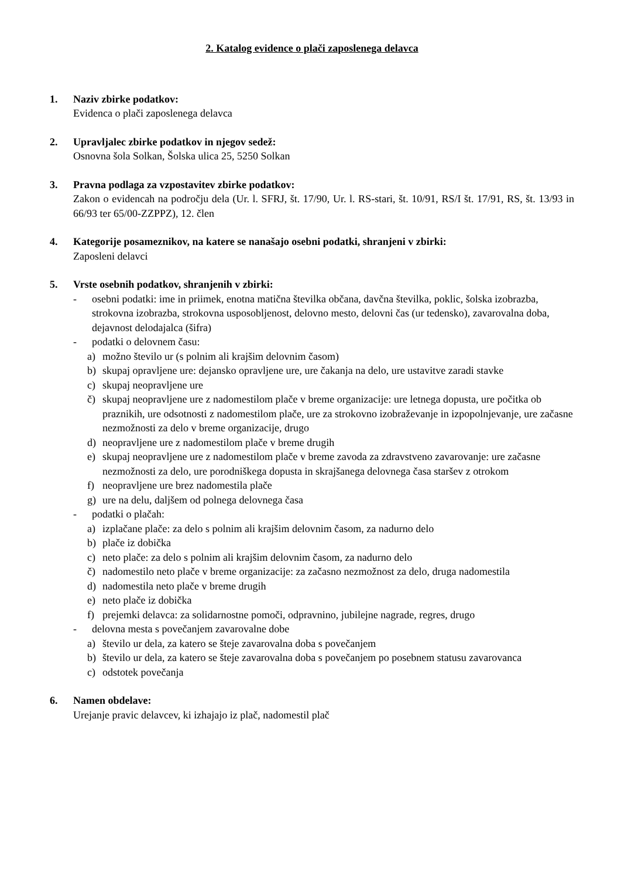2. Katalog evidence o plači zaposlenega delavca
1. Naziv zbirke podatkov:
Evidenca o plači zaposlenega delavca
2. Upravljalec zbirke podatkov in njegov sedež:
Osnovna šola Solkan, Šolska ulica 25, 5250 Solkan
3. Pravna podlaga za vzpostavitev zbirke podatkov:
Zakon o evidencah na področju dela (Ur. l. SFRJ, št. 17/90, Ur. l. RS-stari, št. 10/91, RS/I št. 17/91, RS, št. 13/93 in 66/93 ter 65/00-ZZPPZ), 12. člen
4. Kategorije posameznikov, na katere se nanašajo osebni podatki, shranjeni v zbirki:
Zaposleni delavci
5. Vrste osebnih podatkov, shranjenih v zbirki:
- osebni podatki: ime in priimek, enotna matična številka občana, davčna številka, poklic, šolska izobrazba, strokovna izobrazba, strokovna usposobljenost, delovno mesto, delovni čas (ur tedensko), zavarovalna doba, dejavnost delodajalca (šifra)
- podatki o delovnem času:
a) možno število ur (s polnim ali krajšim delovnim časom)
b) skupaj opravljene ure: dejansko opravljene ure, ure čakanja na delo, ure ustavitve zaradi stavke
c) skupaj neopravljene ure
č) skupaj neopravljene ure z nadomestilom plače v breme organizacije: ure letnega dopusta, ure počitka ob praznikih, ure odsotnosti z nadomestilom plače, ure za strokovno izobraževanje in izpopolnjevanje, ure začasne nezmožnosti za delo v breme organizacije, drugo
d) neopravljene ure z nadomestilom plače v breme drugih
e) skupaj neopravljene ure z nadomestilom plače v breme zavoda za zdravstveno zavarovanje: ure začasne nezmožnosti za delo, ure porodniškega dopusta in skrajšanega delovnega časa staršev z otrokom
f) neopravljene ure brez nadomestila plače
g) ure na delu, daljšem od polnega delovnega časa
- podatki o plačah:
a) izplačane plače: za delo s polnim ali krajšim delovnim časom, za nadurno delo
b) plače iz dobička
c) neto plače: za delo s polnim ali krajšim delovnim časom, za nadurno delo
č) nadomestilo neto plače v breme organizacije: za začasno nezmožnost za delo, druga nadomestila
d) nadomestila neto plače v breme drugih
e) neto plače iz dobička
f) prejemki delavca: za solidarnostne pomoči, odpravnino, jubilejne nagrade, regres, drugo
- delovna mesta s povečanjem zavarovalne dobe
a) število ur dela, za katero se šteje zavarovalna doba s povečanjem
b) število ur dela, za katero se šteje zavarovalna doba s povečanjem po posebnem statusu zavarovanca
c) odstotek povečanja
6. Namen obdelave:
Urejanje pravic delavcev, ki izhajajo iz plač, nadomestil plač